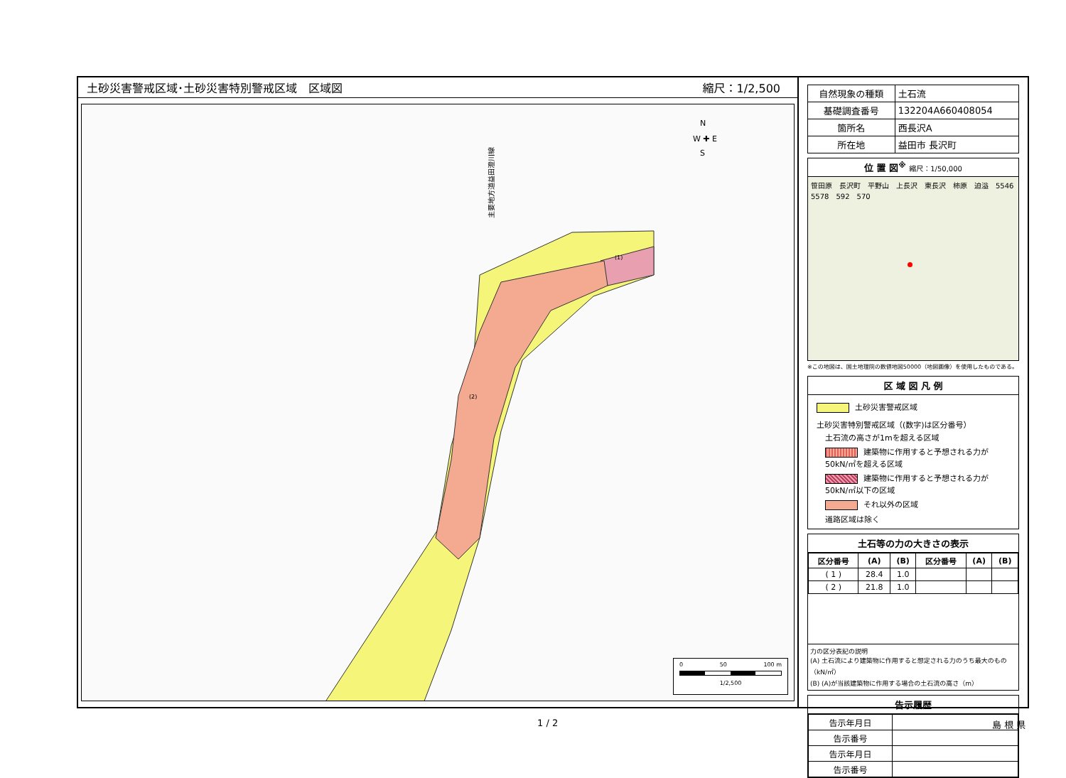土砂災害警戒区域･土砂災害特別警戒区域　区域図 縮尺：1/2,500
N
W ✚ E
S
主要地方道益田澄川線
(1)
(2)
0 50 100 m
1/2,500
| 自然現象の種類 | 土石流 |
| 基礎調査番号 | 132204A660408054 |
| 箇所名 | 西長沢A |
| 所在地 | 益田市 長沢町 |
位 置 図<sup>※</sup> 縮尺：1/50,000
笹田原　長沢町　平野山　上長沢　東長沢　柿原　迫溢　5546　5578　592　570
※この地図は、国土地理院の数値地図50000（地図画像）を使用したものである。
区 域 図 凡 例
土砂災害警戒区域
土砂災害特別警戒区域（(数字)は区分番号）
土石流の高さが1mを超える区域
建築物に作用すると予想される力が50kN/㎡を超える区域
建築物に作用すると予想される力が50kN/㎡以下の区域
それ以外の区域
道路区域は除く
土石等の力の大きさの表示
| 区分番号 | (A) | (B) | 区分番号 | (A) | (B) |
| --- | --- | --- | --- | --- | --- |
| ( 1 ) | 28.4 | 1.0 | | | |
| ( 2 ) | 21.8 | 1.0 | | | |
力の区分表記の説明
(A) 土石流により建築物に作用すると想定される力のうち最大のもの（kN/㎡）
(B) (A)が当該建築物に作用する場合の土石流の高さ（m）
告示履歴
| 告示年月日 | |
| 告示番号 | |
| 告示年月日 | |
| 告示番号 | |
1 / 2 島 根 県